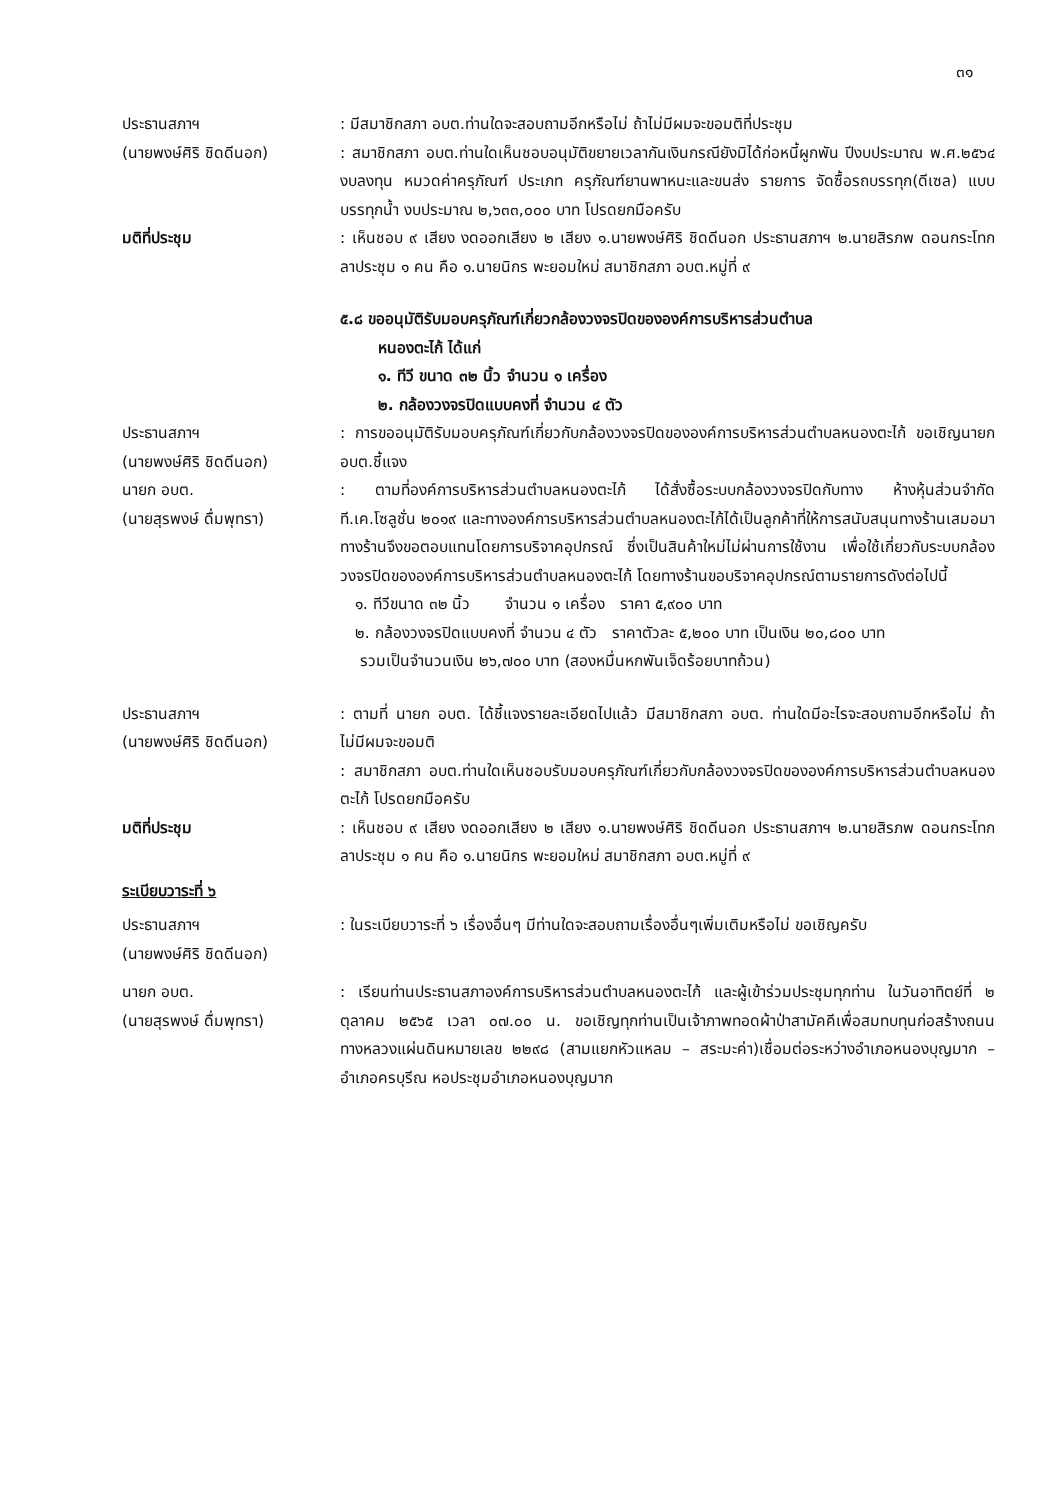๓๑
ประธานสภาฯ
(นายพงษ์ศิริ ชิดดีนอก)
: มีสมาชิกสภา อบต.ท่านใดจะสอบถามอีกหรือไม่ ถ้าไม่มีผมจะขอมติที่ประชุม
: สมาชิกสภา อบต.ท่านใดเห็นชอบอนุมัติขยายเวลากันเงินกรณียังมิได้ก่อหนี้ผูกพัน ปีงบประมาณ พ.ศ.๒๕๖๔ งบลงทุน หมวดค่าครุภัณฑ์ ประเภท ครุภัณฑ์ยานพาหนะและขนส่ง รายการ จัดซื้อรถบรรทุก(ดีเซล) แบบบรรทุกน้ำ งบประมาณ ๒,๖๓๓,๐๐๐ บาท โปรดยกมือครับ
มติที่ประชุม : เห็นชอบ ๙ เสียง งดออกเสียง ๒ เสียง ๑.นายพงษ์ศิริ ชิดดีนอก ประธานสภาฯ ๒.นายสิรภพ ดอนกระโทก ลาประชุม ๑ คน คือ ๑.นายนิกร พะยอมใหม่ สมาชิกสภา อบต.หมู่ที่ ๙
๕.๘ ขออนุมัติรับมอบครุภัณฑ์เกี่ยวกล้องวงจรปิดขององค์การบริหารส่วนตำบล
หนองตะไก้ ได้แก่
๑. ทีวี ขนาด ๓๒ นิ้ว จำนวน ๑ เครื่อง
๒. กล้องวงจรปิดแบบคงที่ จำนวน ๔ ตัว
ประธานสภาฯ
(นายพงษ์ศิริ ชิดดีนอก)
: การขออนุมัติรับมอบครุภัณฑ์เกี่ยวกับกล้องวงจรปิดขององค์การบริหารส่วนตำบลหนองตะไก้ ขอเชิญนายก อบต.ชี้แจง
นายก อบต.
(นายสุรพงษ์ ดื่มพุทรา)
: ตามที่องค์การบริหารส่วนตำบลหนองตะไก้ ได้สั่งซื้อระบบกล้องวงจรปิดกับทาง ห้างหุ้นส่วนจำกัด ที.เค.โซลูชั่น ๒๐๑๙ และทางองค์การบริหารส่วนตำบลหนองตะไก้ได้เป็นลูกค้าที่ให้การสนับสนุนทางร้านเสมอมา ทางร้านจึงขอตอบแทนโดยการบริจาคอุปกรณ์ ซึ่งเป็นสินค้าใหม่ไม่ผ่านการใช้งาน เพื่อใช้เกี่ยวกับระบบกล้องวงจรปิดขององค์การบริหารส่วนตำบลหนองตะไก้ โดยทางร้านขอบริจาคอุปกรณ์ตามรายการดังต่อไปนี้
๑. ทีวีขนาด ๓๒ นิ้ว จำนวน ๑ เครื่อง ราคา ๕,๙๐๐ บาท
๒. กล้องวงจรปิดแบบคงที่ จำนวน ๔ ตัว ราคาตัวละ ๕,๒๐๐ บาท เป็นเงิน ๒๐,๘๐๐ บาท
รวมเป็นจำนวนเงิน ๒๖,๗๐๐ บาท (สองหมื่นหกพันเจ็ดร้อยบาทถ้วน)
ประธานสภาฯ
(นายพงษ์ศิริ ชิดดีนอก)
: ตามที่ นายก อบต. ได้ชี้แจงรายละเอียดไปแล้ว มีสมาชิกสภา อบต. ท่านใดมีอะไรจะสอบถามอีกหรือไม่ ถ้าไม่มีผมจะขอมติ
: สมาชิกสภา อบต.ท่านใดเห็นชอบรับมอบครุภัณฑ์เกี่ยวกับกล้องวงจรปิดขององค์การบริหารส่วนตำบลหนองตะไก้ โปรดยกมือครับ
มติที่ประชุม : เห็นชอบ ๙ เสียง งดออกเสียง ๒ เสียง ๑.นายพงษ์ศิริ ชิดดีนอก ประธานสภาฯ ๒.นายสิรภพ ดอนกระโทก ลาประชุม ๑ คน คือ ๑.นายนิกร พะยอมใหม่ สมาชิกสภา อบต.หมู่ที่ ๙
ระเบียบวาระที่ ๖
ประธานสภาฯ
(นายพงษ์ศิริ ชิดดีนอก)
: ในระเบียบวาระที่ ๖ เรื่องอื่นๆ มีท่านใดจะสอบถามเรื่องอื่นๆเพิ่มเติมหรือไม่ ขอเชิญครับ
นายก อบต.
(นายสุรพงษ์ ดื่มพุทรา)
: เรียนท่านประธานสภาองค์การบริหารส่วนตำบลหนองตะไก้ และผู้เข้าร่วมประชุมทุกท่าน ในวันอาทิตย์ที่ ๒ ตุลาคม ๒๕๖๕ เวลา ๐๗.๐๐ น. ขอเชิญทุกท่านเป็นเจ้าภาพทอดผ้าป่าสามัคคีเพื่อสมทบทุนก่อสร้างถนนทางหลวงแผ่นดินหมายเลข ๒๒๙๘ (สามแยกหัวแหลม – สระมะค่า)เชื่อมต่อระหว่างอำเภอหนองบุญมาก – อำเภอครบุรีณ หอประชุมอำเภอหนองบุญมาก